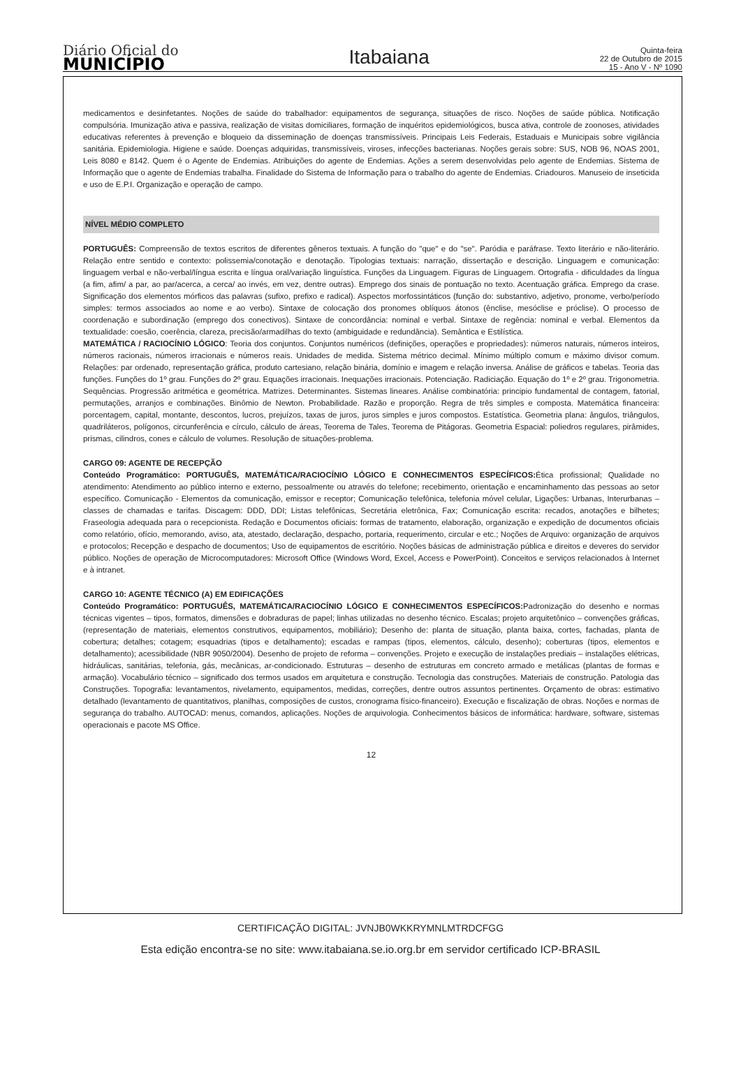Diário Oficial do
MUNICÍPIO
Itabaiana
Quinta-feira
22 de Outubro de 2015
15 - Ano V - Nº 1090
medicamentos e desinfetantes. Noções de saúde do trabalhador: equipamentos de segurança, situações de risco. Noções de saúde pública. Notificação compulsória. Imunização ativa e passiva, realização de visitas domiciliares, formação de inquéritos epidemiológicos, busca ativa, controle de zoonoses, atividades educativas referentes à prevenção e bloqueio da disseminação de doenças transmissíveis. Principais Leis Federais, Estaduais e Municipais sobre vigilância sanitária. Epidemiologia. Higiene e saúde. Doenças adquiridas, transmissíveis, viroses, infecções bacterianas. Noções gerais sobre: SUS, NOB 96, NOAS 2001, Leis 8080 e 8142. Quem é o Agente de Endemias. Atribuições do agente de Endemias. Ações a serem desenvolvidas pelo agente de Endemias. Sistema de Informação que o agente de Endemias trabalha. Finalidade do Sistema de Informação para o trabalho do agente de Endemias. Criadouros. Manuseio de inseticida e uso de E.P.I. Organização e operação de campo.
NÍVEL MÉDIO COMPLETO
PORTUGUÊS: Compreensão de textos escritos de diferentes gêneros textuais. A função do "que" e do "se". Paródia e paráfrase. Texto literário e não-literário. Relação entre sentido e contexto: polissemia/conotação e denotação. Tipologias textuais: narração, dissertação e descrição. Linguagem e comunicação: linguagem verbal e não-verbal/língua escrita e língua oral/variação linguística. Funções da Linguagem. Figuras de Linguagem. Ortografia - dificuldades da língua (a fim, afim/ a par, ao par/acerca, a cerca/ ao invés, em vez, dentre outras). Emprego dos sinais de pontuação no texto. Acentuação gráfica. Emprego da crase. Significação dos elementos mórficos das palavras (sufixo, prefixo e radical). Aspectos morfossintáticos (função do: substantivo, adjetivo, pronome, verbo/período simples: termos associados ao nome e ao verbo). Sintaxe de colocação dos pronomes oblíquos átonos (ênclise, mesóclise e próclise). O processo de coordenação e subordinação (emprego dos conectivos). Sintaxe de concordância: nominal e verbal. Sintaxe de regência: nominal e verbal. Elementos da textualidade: coesão, coerência, clareza, precisão/armadilhas do texto (ambiguidade e redundância). Semântica e Estilística.
MATEMÁTICA / RACIOCÍNIO LÓGICO: Teoria dos conjuntos. Conjuntos numéricos (definições, operações e propriedades): números naturais, números inteiros, números racionais, números irracionais e números reais. Unidades de medida. Sistema métrico decimal. Mínimo múltiplo comum e máximo divisor comum. Relações: par ordenado, representação gráfica, produto cartesiano, relação binária, domínio e imagem e relação inversa. Análise de gráficos e tabelas. Teoria das funções. Funções do 1º grau. Funções do 2º grau. Equações irracionais. Inequações irracionais. Potenciação. Radiciação. Equação do 1º e 2º grau. Trigonometria. Sequências. Progressão aritmética e geométrica. Matrizes. Determinantes. Sistemas lineares. Análise combinatória: principio fundamental de contagem, fatorial, permutações, arranjos e combinações. Binômio de Newton. Probabilidade. Razão e proporção. Regra de três simples e composta. Matemática financeira: porcentagem, capital, montante, descontos, lucros, prejuízos, taxas de juros, juros simples e juros compostos. Estatística. Geometria plana: ângulos, triângulos, quadriláteros, polígonos, circunferência e círculo, cálculo de áreas, Teorema de Tales, Teorema de Pitágoras. Geometria Espacial: poliedros regulares, pirâmides, prismas, cilindros, cones e cálculo de volumes. Resolução de situações-problema.
CARGO 09: AGENTE DE RECEPÇÃO
Conteúdo Programático: PORTUGUÊS, MATEMÁTICA/RACIOCÍNIO LÓGICO E CONHECIMENTOS ESPECÍFICOS: Ética profissional; Qualidade no atendimento: Atendimento ao público interno e externo, pessoalmente ou através do telefone; recebimento, orientação e encaminhamento das pessoas ao setor específico. Comunicação - Elementos da comunicação, emissor e receptor; Comunicação telefônica, telefonia móvel celular, Ligações: Urbanas, Interurbanas – classes de chamadas e tarifas. Discagem: DDD, DDI; Listas telefônicas, Secretária eletrônica, Fax; Comunicação escrita: recados, anotações e bilhetes; Fraseologia adequada para o recepcionista. Redação e Documentos oficiais: formas de tratamento, elaboração, organização e expedição de documentos oficiais como relatório, ofício, memorando, aviso, ata, atestado, declaração, despacho, portaria, requerimento, circular e etc.; Noções de Arquivo: organização de arquivos e protocolos; Recepção e despacho de documentos; Uso de equipamentos de escritório. Noções básicas de administração pública e direitos e deveres do servidor público. Noções de operação de Microcomputadores: Microsoft Office (Windows Word, Excel, Access e PowerPoint). Conceitos e serviços relacionados à Internet e à intranet.
CARGO 10: AGENTE TÉCNICO (A) EM EDIFICAÇÕES
Conteúdo Programático: PORTUGUÊS, MATEMÁTICA/RACIOCÍNIO LÓGICO E CONHECIMENTOS ESPECÍFICOS: Padronização do desenho e normas técnicas vigentes – tipos, formatos, dimensões e dobraduras de papel; linhas utilizadas no desenho técnico. Escalas; projeto arquitetônico – convenções gráficas, (representação de materiais, elementos construtivos, equipamentos, mobiliário); Desenho de: planta de situação, planta baixa, cortes, fachadas, planta de cobertura; detalhes; cotagem; esquadrias (tipos e detalhamento); escadas e rampas (tipos, elementos, cálculo, desenho); coberturas (tipos, elementos e detalhamento); acessibilidade (NBR 9050/2004). Desenho de projeto de reforma – convenções. Projeto e execução de instalações prediais – instalações elétricas, hidráulicas, sanitárias, telefonia, gás, mecânicas, ar-condicionado. Estruturas – desenho de estruturas em concreto armado e metálicas (plantas de formas e armação). Vocabulário técnico – significado dos termos usados em arquitetura e construção. Tecnologia das construções. Materiais de construção. Patologia das Construções. Topografia: levantamentos, nivelamento, equipamentos, medidas, correções, dentre outros assuntos pertinentes. Orçamento de obras: estimativo detalhado (levantamento de quantitativos, planilhas, composições de custos, cronograma físico-financeiro). Execução e fiscalização de obras. Noções e normas de segurança do trabalho. AUTOCAD: menus, comandos, aplicações. Noções de arquivologia. Conhecimentos básicos de informática: hardware, software, sistemas operacionais e pacote MS Office.
12
CERTIFICAÇÃO DIGITAL: JVNJB0WKKRYMNLMTRDCFGG
Esta edição encontra-se no site: www.itabaiana.se.io.org.br em servidor certificado ICP-BRASIL